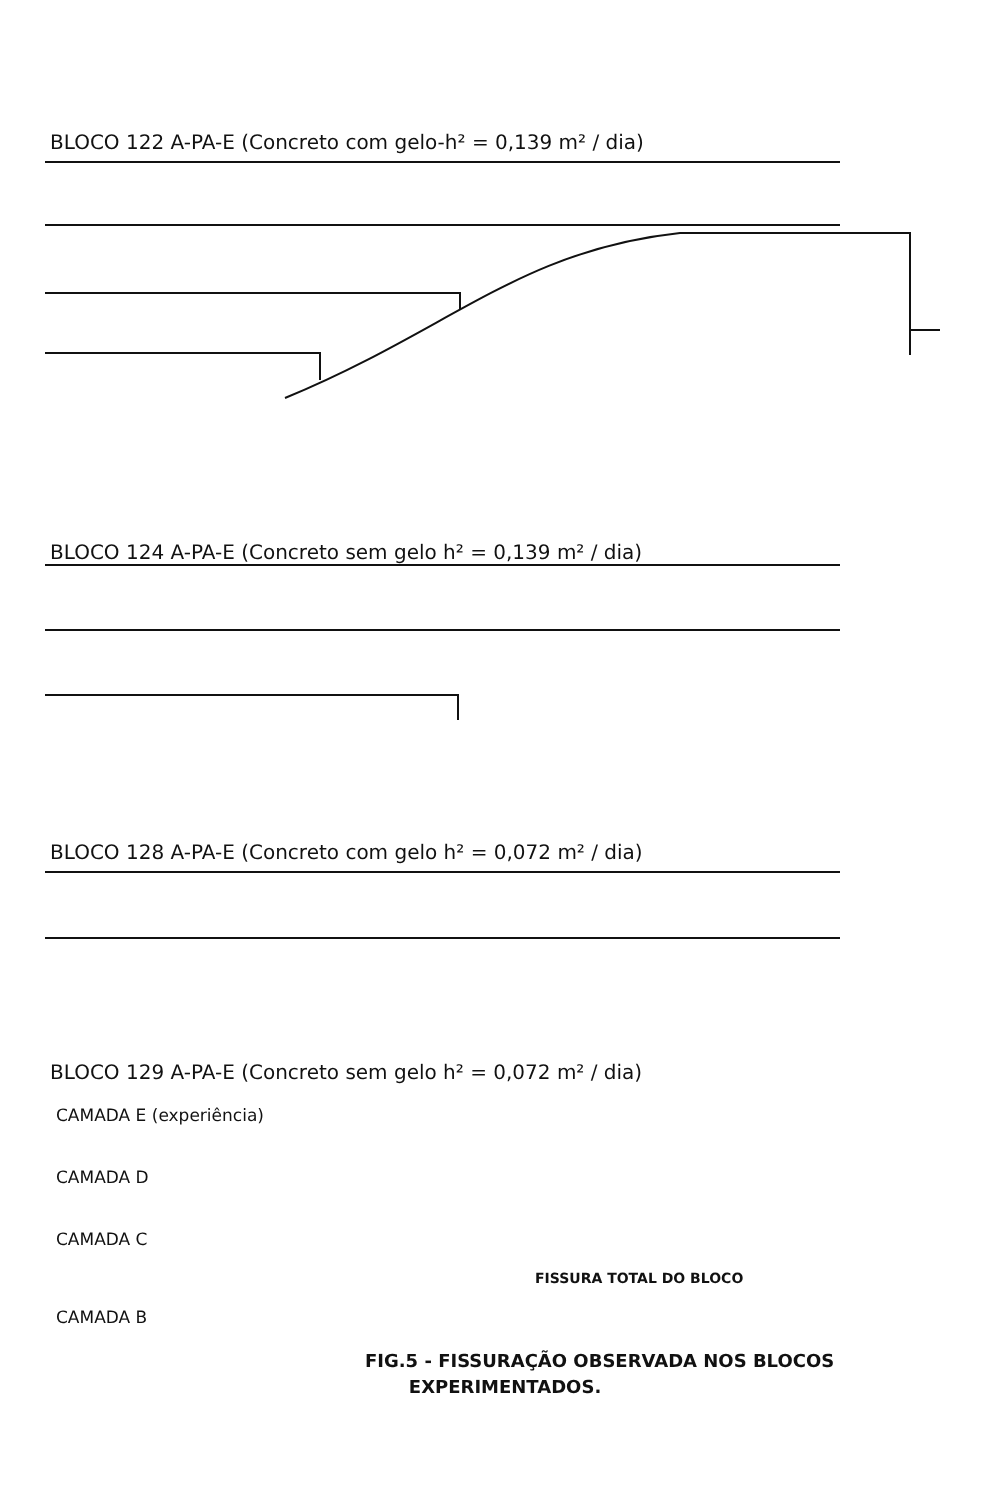BLOCO 122 A-PA-E (Concreto com gelo-h² = 0,139 m² / dia)
BLOCO 124 A-PA-E (Concreto sem gelo h² = 0,139 m² / dia)
BLOCO 128 A-PA-E (Concreto com gelo h² = 0,072 m² / dia)
BLOCO 129 A-PA-E (Concreto sem gelo h² = 0,072 m² / dia)
CAMADA E (experiência)
CAMADA D
CAMADA C
FISSURA TOTAL DO BLOCO
CAMADA B
FIG.5 - FISSURAÇÃO OBSERVADA NOS BLOCOS
EXPERIMENTADOS.